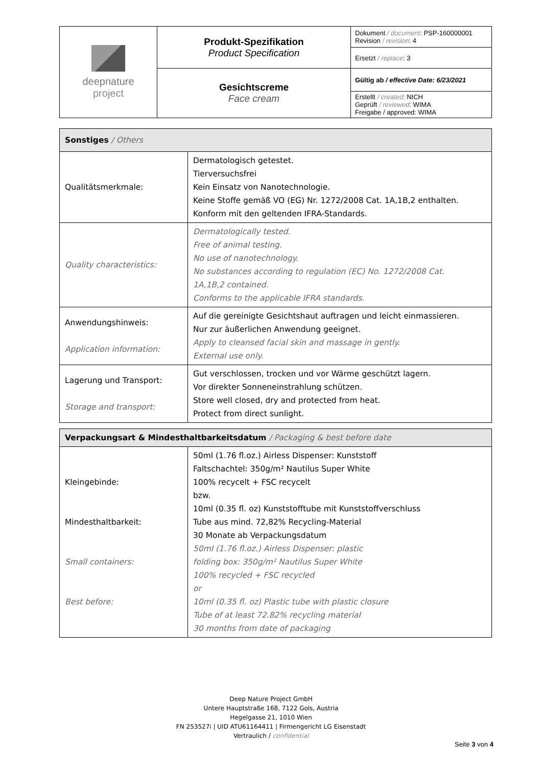| deepnature project | Produkt-Spezifikation Product Specification | Dokument / document : PSP-160000001 Revision / revision : 4 |
| | | Ersetzt / replace : 3 |
| | Gesichtscreme Face cream | Gültig ab / effective Date: 6/23/2021 |
| | | Erstellt / created : NICH Geprüft / reviewed : WIMA Freigabe / approved: WIMA |
| Sonstiges / Others | |
| --- | --- |
| Qualitätsmerkmale: | Dermatologisch getestet. Tierversuchsfrei Kein Einsatz von Nanotechnologie. Keine Stoffe gemäß VO (EG) Nr. 1272/2008 Cat. 1A,1B,2 enthalten. Konform mit den geltenden IFRA-Standards. |
| Quality characteristics: | Dermatologically tested. Free of animal testing. No use of nanotechnology. No substances according to regulation (EC) No. 1272/2008 Cat. 1A,1B,2 contained. Conforms to the applicable IFRA standards. |
| Anwendungshinweis: Application information: | Auf die gereinigte Gesichtshaut auftragen und leicht einmassieren. Nur zur äußerlichen Anwendung geeignet. Apply to cleansed facial skin and massage in gently. External use only. |
| Lagerung und Transport: Storage and transport: | Gut verschlossen, trocken und vor Wärme geschützt lagern. Vor direkter Sonneneinstrahlung schützen. Store well closed, dry and protected from heat. Protect from direct sunlight. |
| Verpackungsart & Mindesthaltbarkeitsdatum / Packaging & best before date | |
| --- | --- |
| Kleingebinde: Mindesthaltbarkeit: Small containers: Best before: | 50ml (1.76 fl.oz.) Airless Dispenser: Kunststoff Faltschachtel: 350g/m² Nautilus Super White 100% recycelt + FSC recycelt bzw. 10ml (0.35 fl. oz) Kunststofftube mit Kunststoffverschluss Tube aus mind. 72,82% Recycling-Material 30 Monate ab Verpackungsdatum 50ml (1.76 fl.oz.) Airless Dispenser: plastic folding box: 350g/m² Nautilus Super White 100% recycled + FSC recycled or 10ml (0.35 fl. oz) Plastic tube with plastic closure Tube of at least 72.82% recycling material 30 months from date of packaging |
Deep Nature Project GmbH
Untere Hauptstraße 168, 7122 Gols, Austria
Hegelgasse 21, 1010 Wien
FN 253527i | UID ATU61164411 | Firmengericht LG Eisenstadt
Vertraulich / confidential
Seite 3 von 4